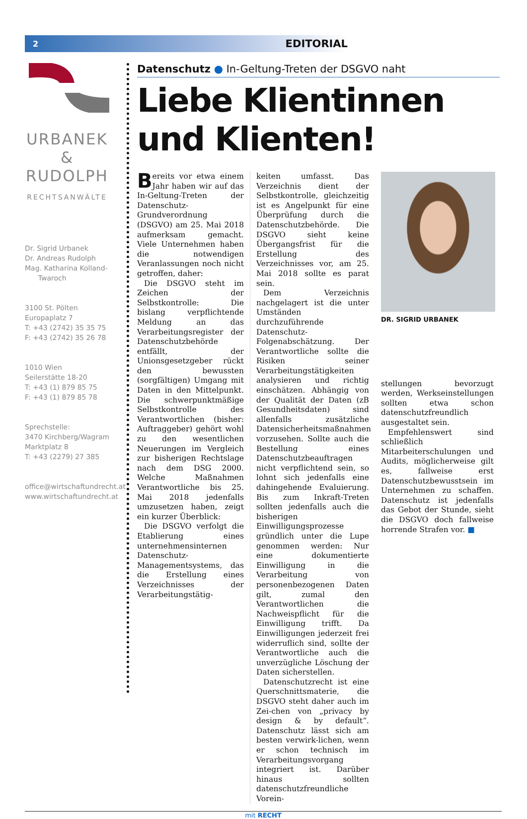2 EDITORIAL
URBANEK
&
RUDOLPH
RECHTSANWÄLTE
Dr. Sigrid Urbanek
Dr. Andreas Rudolph
Mag. Katharina Kolland-
Twaroch
3100 St. Pölten
Europaplatz 7
T: +43 (2742) 35 35 75
F: +43 (2742) 35 26 78
1010 Wien
Seilerstätte 18-20
T: +43 (1) 879 85 75
F: +43 (1) 879 85 78
Sprechstelle:
3470 Kirchberg/Wagram
Marktplatz 8
T: +43 (2279) 27 385
office@wirtschaftundrecht.at
www.wirtschaftundrecht.at
Datenschutz ● In-Geltung-Treten der DSGVO naht
Liebe Klientinnen
und Klienten!
Bereits vor etwa einem Jahr haben wir auf das In-Geltung-Treten der Datenschutz-Grundverordnung (DSGVO) am 25. Mai 2018 aufmerksam gemacht. Viele Unternehmen haben die notwendigen Veranlassungen noch nicht getroffen, daher:
Die DSGVO steht im Zeichen der Selbstkontrolle: Die bislang verpflichtende Meldung an das Verarbeitungsregister der Datenschutzbehörde entfällt, der Unionsgesetzgeber rückt den bewussten (sorgfältigen) Umgang mit Daten in den Mittelpunkt. Die schwerpunktmäßige Selbstkontrolle des Verantwortlichen (bisher: Auftraggeber) gehört wohl zu den wesentlichen Neuerungen im Vergleich zur bisherigen Rechtslage nach dem DSG 2000. Welche Maßnahmen Verantwortliche bis 25. Mai 2018 jedenfalls umzusetzen haben, zeigt ein kurzer Überblick:
Die DSGVO verfolgt die Etablierung eines unternehmensinternen Datenschutz-Managementsystems, das die Erstellung eines Verzeichnisses der Verarbeitungstätig-
keiten umfasst. Das Verzeichnis dient der Selbstkontrolle, gleichzeitig ist es Angelpunkt für eine Überprüfung durch die Datenschutzbehörde. Die DSGVO sieht keine Übergangsfrist für die Erstellung des Verzeichnisses vor, am 25. Mai 2018 sollte es parat sein.
Dem Verzeichnis nachgelagert ist die unter Umständen durchzuführende Datenschutz-Folgenabschätzung. Der Verantwortliche sollte die Risiken seiner Verarbeitungstätigkeiten analysieren und richtig einschätzen. Abhängig von der Qualität der Daten (zB Gesundheitsdaten) sind allenfalls zusätzliche Datensicherheitsmaßnahmen vorzusehen. Sollte auch die Bestellung eines Datenschutzbeauftragen nicht verpflichtend sein, so lohnt sich jedenfalls eine dahingehende Evaluierung. Bis zum Inkraft-Treten sollten jedenfalls auch die bisherigen Einwilligungsprozesse gründlich unter die Lupe genommen werden: Nur eine dokumentierte Einwilligung in die Verarbeitung von personenbezogenen Daten gilt, zumal den Verantwortlichen die Nachweispflicht für die Einwilligung trifft. Da Einwilligungen jederzeit frei widerruflich sind, sollte der Verantwortliche auch die unverzügliche Löschung der Daten sicherstellen.
Datenschutzrecht ist eine Querschnittsmaterie, die DSGVO steht daher auch im Zei-chen von „privacy by design & by default“. Datenschutz lässt sich am besten verwirk-lichen, wenn er schon technisch im Verarbeitungsvorgang integriert ist. Darüber hinaus sollten datenschutzfreundliche Vorein-
DR. SIGRID URBANEK
stellungen bevorzugt werden, Werkseinstellungen sollten etwa schon datenschutzfreundlich ausgestaltet sein.
Empfehlenswert sind schließlich Mitarbeiterschulungen und Audits, möglicherweise gilt es, fallweise erst Datenschutzbewusstsein im Unternehmen zu schaffen. Datenschutz ist jedenfalls das Gebot der Stunde, sieht die DSGVO doch fallweise horrende Strafen vor. ■
mit RECHT